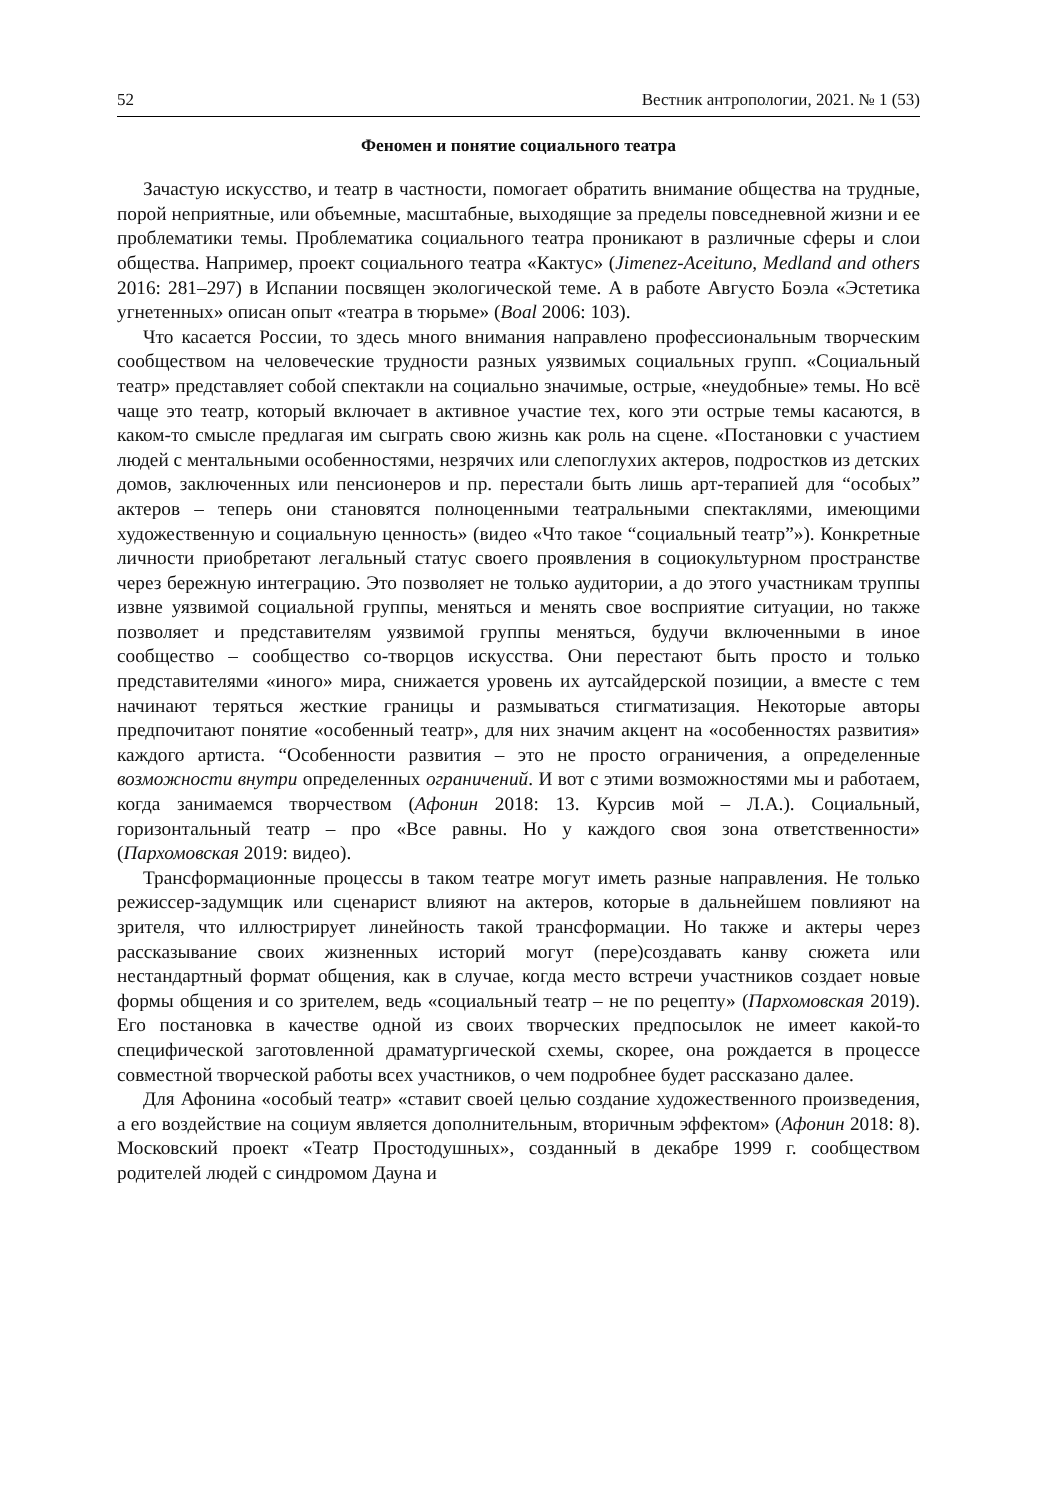52 Вестник антропологии, 2021. № 1 (53)
Феномен и понятие социального театра
Зачастую искусство, и театр в частности, помогает обратить внимание общества на трудные, порой неприятные, или объемные, масштабные, выходящие за пределы повседневной жизни и ее проблематики темы. Проблематика социального театра проникают в различные сферы и слои общества. Например, проект социального театра «Кактус» (Jimenez-Aceituno, Medland and others 2016: 281–297) в Испании посвящен экологической теме. А в работе Августо Боэла «Эстетика угнетенных» описан опыт «театра в тюрьме» (Boal 2006: 103).
Что касается России, то здесь много внимания направлено профессиональным творческим сообществом на человеческие трудности разных уязвимых социальных групп. «Социальный театр» представляет собой спектакли на социально значимые, острые, «неудобные» темы. Но всё чаще это театр, который включает в активное участие тех, кого эти острые темы касаются, в каком-то смысле предлагая им сыграть свою жизнь как роль на сцене. «Постановки с участием людей с ментальными особенностями, незрячих или слепоглухих актеров, подростков из детских домов, заключенных или пенсионеров и пр. перестали быть лишь арт-терапией для “особых” актеров – теперь они становятся полноценными театральными спектаклями, имеющими художественную и социальную ценность» (видео «Что такое “социальный театр”»). Конкретные личности приобретают легальный статус своего проявления в социокультурном пространстве через бережную интеграцию. Это позволяет не только аудитории, а до этого участникам труппы извне уязвимой социальной группы, меняться и менять свое восприятие ситуации, но также позволяет и представителям уязвимой группы меняться, будучи включенными в иное сообщество – сообщество со-творцов искусства. Они перестают быть просто и только представителями «иного» мира, снижается уровень их аутсайдерской позиции, а вместе с тем начинают теряться жесткие границы и размываться стигматизация. Некоторые авторы предпочитают понятие «особенный театр», для них значим акцент на «особенностях развития» каждого артиста. “Особенности развития – это не просто ограничения, а определенные возможности внутри определенных ограничений. И вот с этими возможностями мы и работаем, когда занимаемся творчеством (Афонин 2018: 13. Курсив мой – Л.А.). Социальный, горизонтальный театр – про «Все равны. Но у каждого своя зона ответственности» (Пархомовская 2019: видео).
Трансформационные процессы в таком театре могут иметь разные направления. Не только режиссер-задумщик или сценарист влияют на актеров, которые в дальнейшем повлияют на зрителя, что иллюстрирует линейность такой трансформации. Но также и актеры через рассказывание своих жизненных историй могут (пере)создавать канву сюжета или нестандартный формат общения, как в случае, когда место встречи участников создает новые формы общения и со зрителем, ведь «социальный театр – не по рецепту» (Пархомовская 2019). Его постановка в качестве одной из своих творческих предпосылок не имеет какой-то специфической заготовленной драматургической схемы, скорее, она рождается в процессе совместной творческой работы всех участников, о чем подробнее будет рассказано далее.
Для Афонина «особый театр» «ставит своей целью создание художественного произведения, а его воздействие на социум является дополнительным, вторичным эффектом» (Афонин 2018: 8). Московский проект «Театр Простодушных», созданный в декабре 1999 г. сообществом родителей людей с синдромом Дауна и